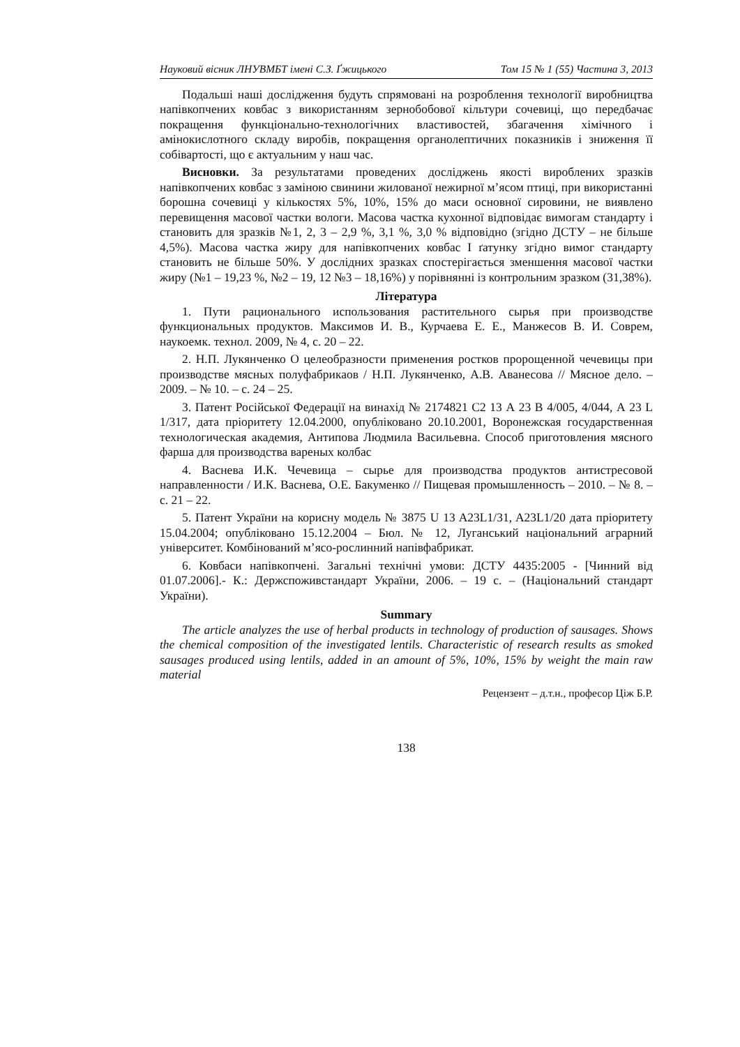Науковий вісник ЛНУВМБТ імені С.З. Ґжицького Том 15 № 1 (55) Частина 3, 2013
Подальші наші дослідження будуть спрямовані на розроблення технології виробництва напівкопчених ковбас з використанням зернобобової кільтури сочевиці, що передбачає покращення функціонально-технологічних властивостей, збагачення хімічного і амінокислотного складу виробів, покращення органолептичних показників і зниження її собівартості, що є актуальним у наш час.
Висновки. За результатами проведених досліджень якості вироблених зразків напівкопчених ковбас з заміною свинини жилованої нежирної м’ясом птиці, при використанні борошна сочевиці у кількостях 5%, 10%, 15% до маси основної сировини, не виявлено перевищення масової частки вологи. Масова частка кухонної відповідає вимогам стандарту і становить для зразків №1, 2, 3 – 2,9 %, 3,1 %, 3,0 % відповідно (згідно ДСТУ – не більше 4,5%). Масова частка жиру для напівкопчених ковбас І ґатунку згідно вимог стандарту становить не більше 50%. У дослідних зразках спостерігається зменшення масової частки жиру (№1 – 19,23 %, №2 – 19, 12 №3 – 18,16%) у порівнянні із контрольним зразком (31,38%).
Література
1. Пути рационального использования растительного сырья при производстве функциональных продуктов. Максимов И. В., Курчаева Е. Е., Манжесов В. И. Соврем, наукоемк. технол. 2009, № 4, с. 20 – 22.
2. Н.П. Лукянченко О целеобразности применения ростков пророщенной чечевицы при производстве мясных полуфабрикаов / Н.П. Лукянченко, А.В. Аванесова // Мясное дело. – 2009. – № 10. – с. 24 – 25.
3. Патент Російської Федерації на винахід № 2174821 С2 13 А 23 В 4/005, 4/044, А 23 L 1/317, дата пріоритету 12.04.2000, опубліковано 20.10.2001, Воронежская государственная технологическая академия, Антипова Людмила Васильевна. Способ приготовления мясного фарша для производства вареных колбас
4. Васнева И.К. Чечевица – сырье для производства продуктов антистресовой направленности / И.К. Васнева, О.Е. Бакуменко // Пищевая промышленность – 2010. – № 8. – с. 21 – 22.
5. Патент України на корисну модель № 3875 U 13 A23L1/31, A23L1/20 дата пріоритету 15.04.2004; опубліковано 15.12.2004 – Бюл. № 12, Луганський національний аграрний університет. Комбінований м’ясо-рослинний напівфабрикат.
6. Ковбаси напівкопчені. Загальні технічні умови: ДСТУ 4435:2005 - [Чинний від 01.07.2006].- К.: Держспоживстандарт України, 2006. – 19 с. – (Національний стандарт України).
Summary
The article analyzes the use of herbal products in technology of production of sausages. Shows the chemical composition of the investigated lentils. Characteristic of research results as smoked sausages produced using lentils, added in an amount of 5%, 10%, 15% by weight the main raw material
Рецензент – д.т.н., професор Ціж Б.Р.
138